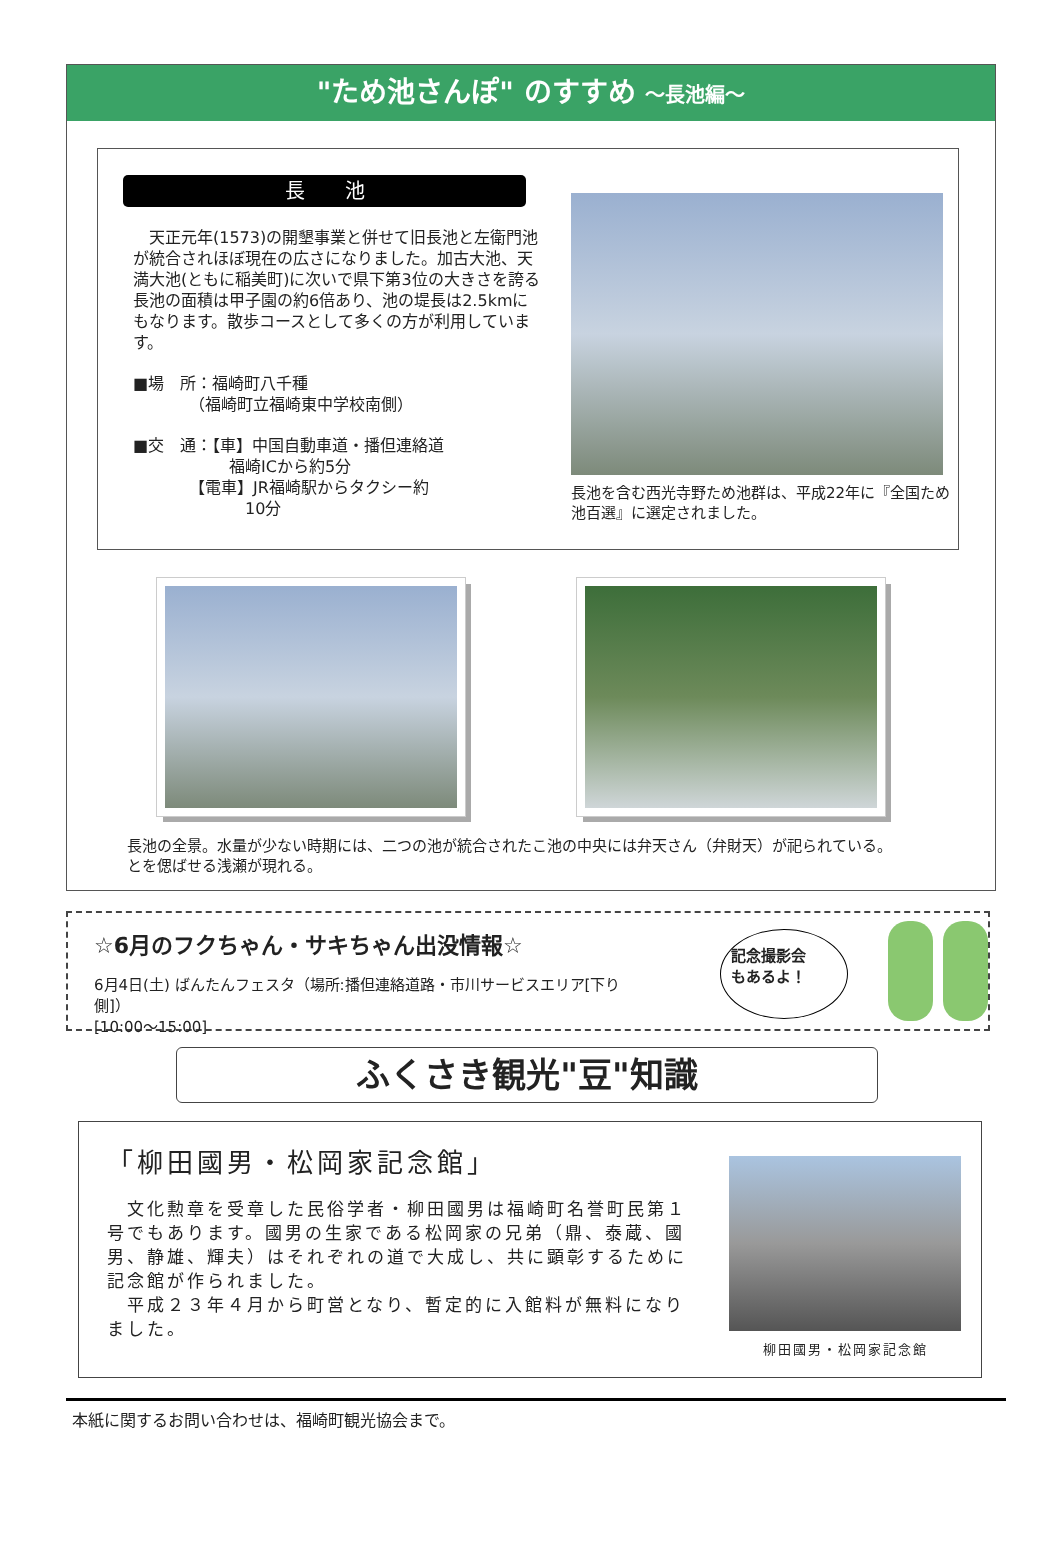"ため池さんぽ" のすすめ ～長池編～
長　　池
　天正元年(1573)の開墾事業と併せて旧長池と左衛門池が統合されほぼ現在の広さになりました。加古大池、天満大池(ともに稲美町)に次いで県下第3位の大きさを誇る長池の面積は甲子園の約6倍あり、池の堤長は2.5kmにもなります。散歩コースとして多くの方が利用しています。
■場　所：福崎町八千種
　　　　（福崎町立福崎東中学校南側）
■交　通：【車】中国自動車道・播但連絡道
　　　　　　福崎ICから約5分
　　　　【電車】JR福崎駅からタクシー約
　　　　　　　10分
長池を含む西光寺野ため池群は、平成22年に『全国ため池百選』に選定されました。
長池の全景。水量が少ない時期には、二つの池が統合されたことを偲ばせる浅瀬が現れる。
池の中央には弁天さん（弁財天）が祀られている。
☆6月のフクちゃん・サキちゃん出没情報☆
6月4日(土) ばんたんフェスタ（場所:播但連絡道路・市川サービスエリア[下り側]）
[10:00～15:00]
記念撮影会
もあるよ！
ふくさき観光"豆"知識
「柳田國男・松岡家記念館」
　文化勲章を受章した民俗学者・柳田國男は福崎町名誉町民第１号でもあります。國男の生家である松岡家の兄弟（鼎、泰蔵、國男、静雄、輝夫）はそれぞれの道で大成し、共に顕彰するために記念館が作られました。
　平成２３年４月から町営となり、暫定的に入館料が無料になりました。
柳田國男・松岡家記念館
本紙に関するお問い合わせは、福崎町観光協会まで。